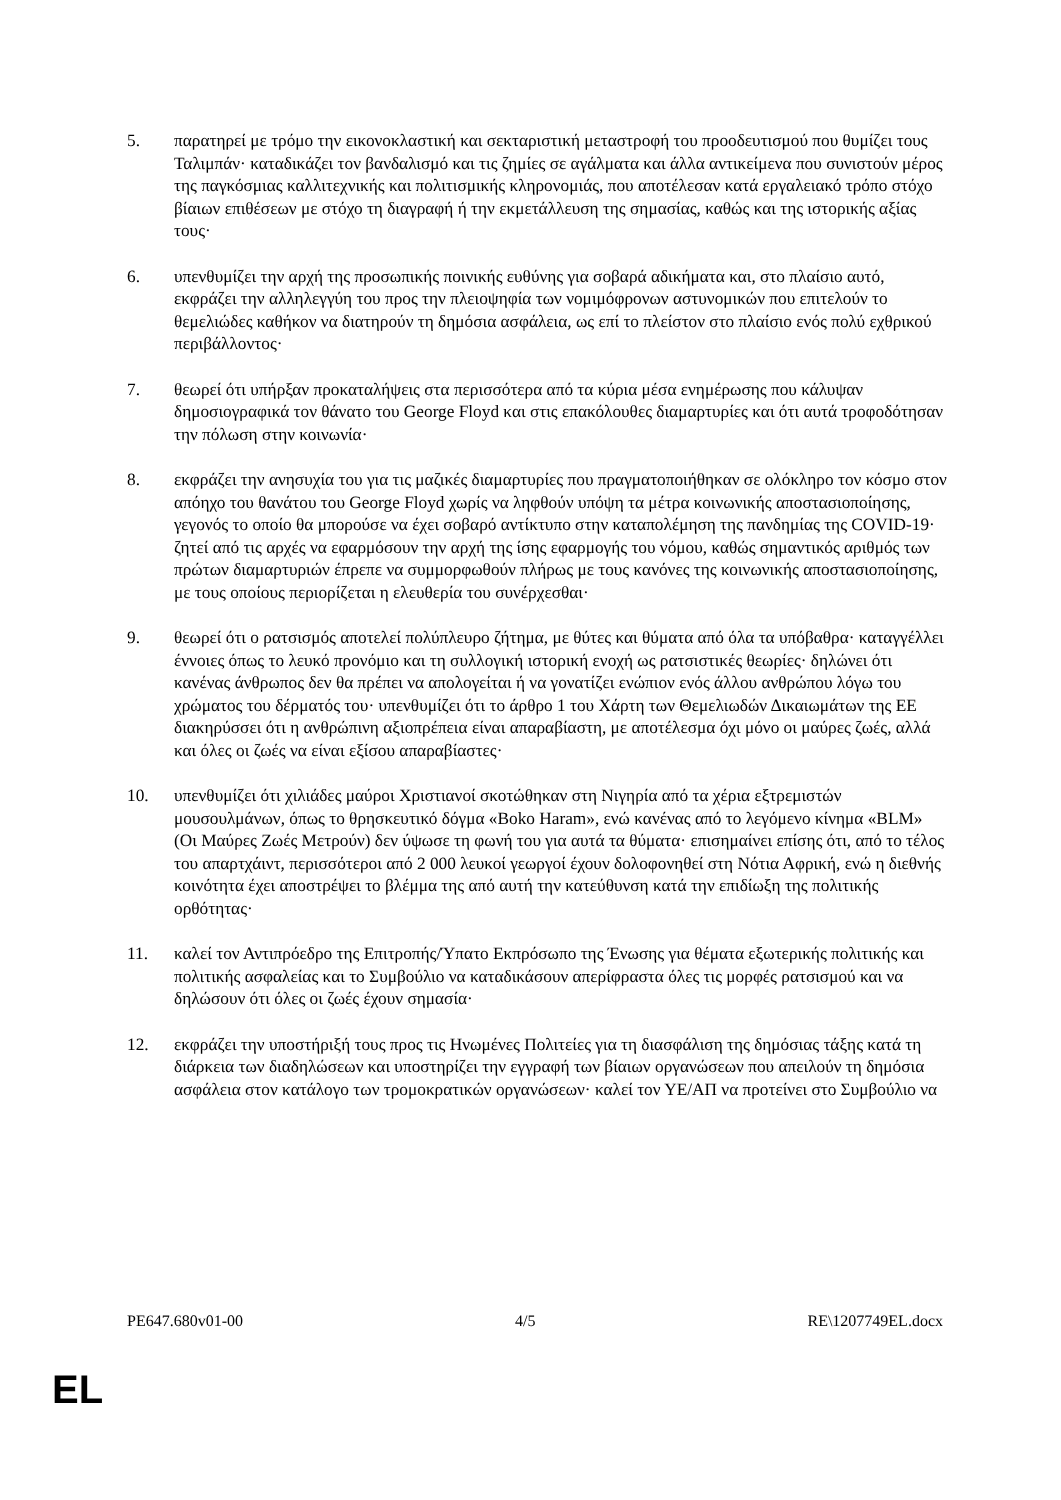5. παρατηρεί με τρόμο την εικονοκλαστική και σεκταριστική μεταστροφή του προοδευτισμού που θυμίζει τους Ταλιμπάν· καταδικάζει τον βανδαλισμό και τις ζημίες σε αγάλματα και άλλα αντικείμενα που συνιστούν μέρος της παγκόσμιας καλλιτεχνικής και πολιτισμικής κληρονομιάς, που αποτέλεσαν κατά εργαλειακό τρόπο στόχο βίαιων επιθέσεων με στόχο τη διαγραφή ή την εκμετάλλευση της σημασίας, καθώς και της ιστορικής αξίας τους·
6. υπενθυμίζει την αρχή της προσωπικής ποινικής ευθύνης για σοβαρά αδικήματα και, στο πλαίσιο αυτό, εκφράζει την αλληλεγγύη του προς την πλειοψηφία των νομιμόφρονων αστυνομικών που επιτελούν το θεμελιώδες καθήκον να διατηρούν τη δημόσια ασφάλεια, ως επί το πλείστον στο πλαίσιο ενός πολύ εχθρικού περιβάλλοντος·
7. θεωρεί ότι υπήρξαν προκαταλήψεις στα περισσότερα από τα κύρια μέσα ενημέρωσης που κάλυψαν δημοσιογραφικά τον θάνατο του George Floyd και στις επακόλουθες διαμαρτυρίες και ότι αυτά τροφοδότησαν την πόλωση στην κοινωνία·
8. εκφράζει την ανησυχία του για τις μαζικές διαμαρτυρίες που πραγματοποιήθηκαν σε ολόκληρο τον κόσμο στον απόηχο του θανάτου του George Floyd χωρίς να ληφθούν υπόψη τα μέτρα κοινωνικής αποστασιοποίησης, γεγονός το οποίο θα μπορούσε να έχει σοβαρό αντίκτυπο στην καταπολέμηση της πανδημίας της COVID-19· ζητεί από τις αρχές να εφαρμόσουν την αρχή της ίσης εφαρμογής του νόμου, καθώς σημαντικός αριθμός των πρώτων διαμαρτυριών έπρεπε να συμμορφωθούν πλήρως με τους κανόνες της κοινωνικής αποστασιοποίησης, με τους οποίους περιορίζεται η ελευθερία του συνέρχεσθαι·
9. θεωρεί ότι ο ρατσισμός αποτελεί πολύπλευρο ζήτημα, με θύτες και θύματα από όλα τα υπόβαθρα· καταγγέλλει έννοιες όπως το λευκό προνόμιο και τη συλλογική ιστορική ενοχή ως ρατσιστικές θεωρίες· δηλώνει ότι κανένας άνθρωπος δεν θα πρέπει να απολογείται ή να γονατίζει ενώπιον ενός άλλου ανθρώπου λόγω του χρώματος του δέρματός του· υπενθυμίζει ότι το άρθρο 1 του Χάρτη των Θεμελιωδών Δικαιωμάτων της ΕΕ διακηρύσσει ότι η ανθρώπινη αξιοπρέπεια είναι απαραβίαστη, με αποτέλεσμα όχι μόνο οι μαύρες ζωές, αλλά και όλες οι ζωές να είναι εξίσου απαραβίαστες·
10. υπενθυμίζει ότι χιλιάδες μαύροι Χριστιανοί σκοτώθηκαν στη Νιγηρία από τα χέρια εξτρεμιστών μουσουλμάνων, όπως το θρησκευτικό δόγμα «Boko Haram», ενώ κανένας από το λεγόμενο κίνημα «BLM» (Οι Μαύρες Ζωές Μετρούν) δεν ύψωσε τη φωνή του για αυτά τα θύματα· επισημαίνει επίσης ότι, από το τέλος του απαρτχάιντ, περισσότεροι από 2 000 λευκοί γεωργοί έχουν δολοφονηθεί στη Νότια Αφρική, ενώ η διεθνής κοινότητα έχει αποστρέψει το βλέμμα της από αυτή την κατεύθυνση κατά την επιδίωξη της πολιτικής ορθότητας·
11. καλεί τον Αντιπρόεδρο της Επιτροπής/Ύπατο Εκπρόσωπο της Ένωσης για θέματα εξωτερικής πολιτικής και πολιτικής ασφαλείας και το Συμβούλιο να καταδικάσουν απερίφραστα όλες τις μορφές ρατσισμού και να δηλώσουν ότι όλες οι ζωές έχουν σημασία·
12. εκφράζει την υποστήριξή τους προς τις Ηνωμένες Πολιτείες για τη διασφάλιση της δημόσιας τάξης κατά τη διάρκεια των διαδηλώσεων και υποστηρίζει την εγγραφή των βίαιων οργανώσεων που απειλούν τη δημόσια ασφάλεια στον κατάλογο των τρομοκρατικών οργανώσεων· καλεί τον ΥΕ/ΑΠ να προτείνει στο Συμβούλιο να
PE647.680v01-00 4/5 RE\1207749EL.docx
EL